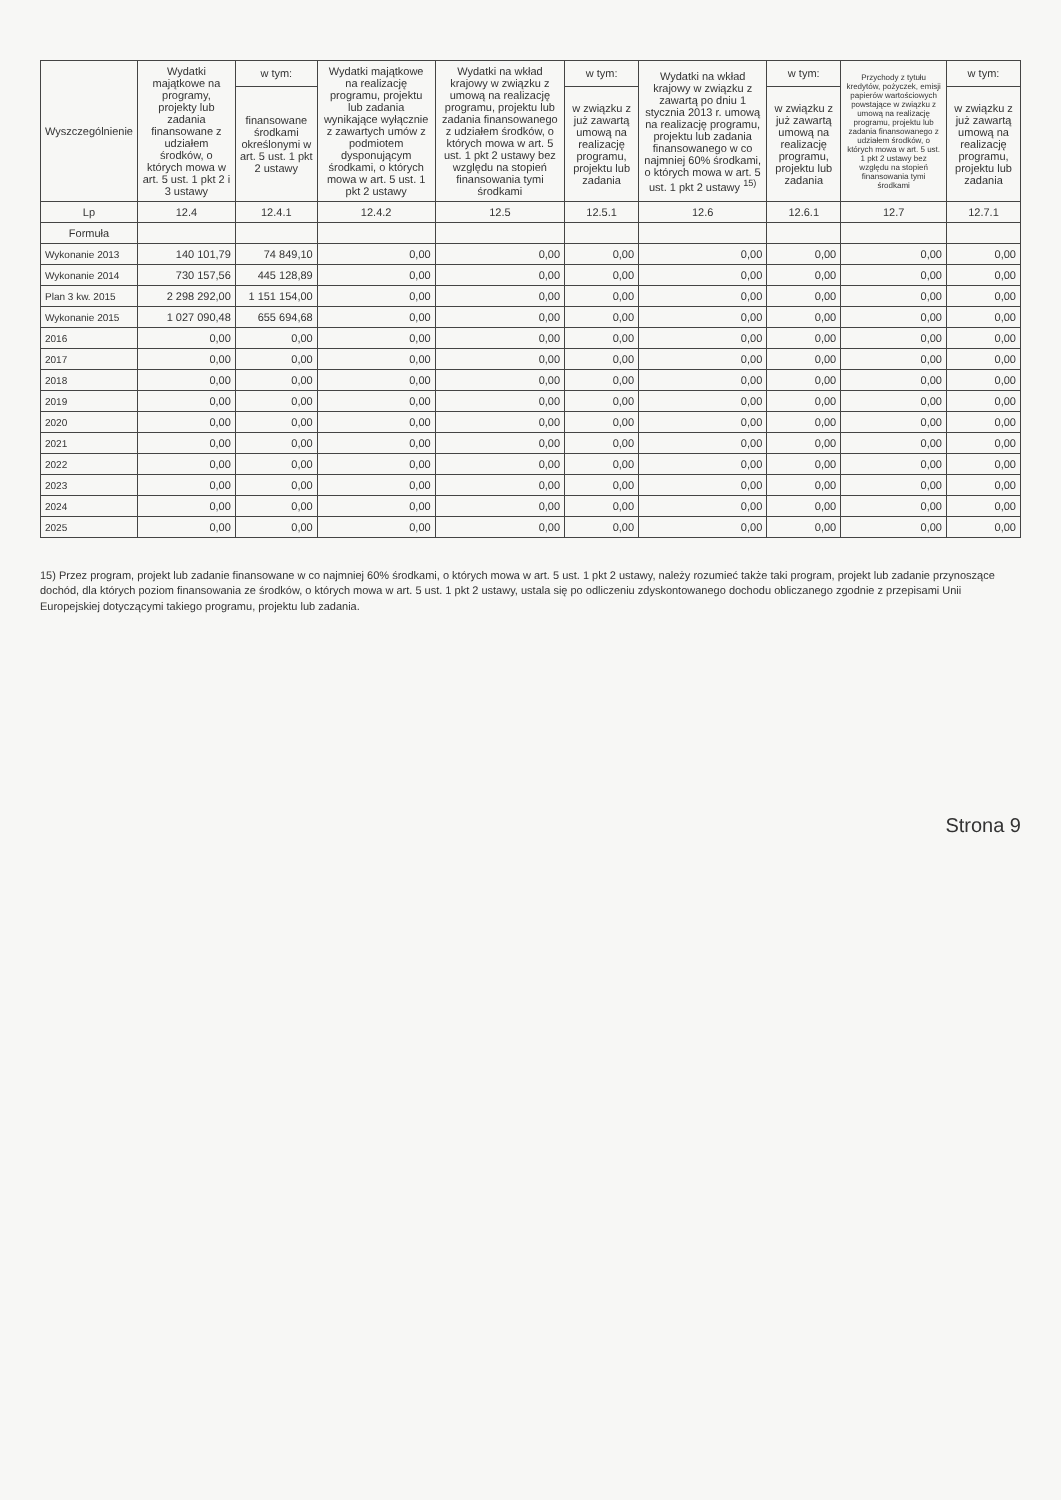| Wyszczególnienie | Wydatki majątkowe na programy, projekty lub zadania finansowane z udziałem środków, o których mowa w art. 5 ust. 1 pkt 2 i 3 ustawy | w tym: | Wydatki majątkowe na realizację programu, projektu lub zadania wynikające wyłącznie z zawartych umów z podmiotem dysponującym środkami, o których mowa w art. 5 ust. 1 pkt 2 ustawy | Wydatki na wkład krajowy w związku z umową na realizację programu, projektu lub zadania finansowanego z udziałem środków, o których mowa w art. 5 ust. 1 pkt 2 ustawy bez względu na stopień finansowania tymi środkami | w tym: | Wydatki na wkład krajowy w związku z zawartą po dniu 1 stycznia 2013 r. umową na realizację programu, projektu lub zadania finansowanego w co najmniej 60% środkami, o których mowa w art. 5 ust. 1 pkt 2 ustawy <sup>15)</sup> | w tym: | Przychody z tytułu kredytów, pożyczek, emisji papierów wartościowych powstające w związku z umową na realizację programu, projektu lub zadania finansowanego z udziałem środków, o których mowa w art. 5 ust. 1 pkt 2 ustawy bez względu na stopień finansowania tymi środkami | w tym: |
| --- | --- | --- | --- | --- | --- | --- | --- | --- | --- |
| | | finansowane środkami określonymi w art. 5 ust. 1 pkt 2 ustawy | | | w związku z już zawartą umową na realizację programu, projektu lub zadania | | w związku z już zawartą umową na realizację programu, projektu lub zadania | | w związku z już zawartą umową na realizację programu, projektu lub zadania |
| Lp | 12.4 | 12.4.1 | 12.4.2 | 12.5 | 12.5.1 | 12.6 | 12.6.1 | 12.7 | 12.7.1 |
| Formuła | | | | | | | | | |
| Wykonanie 2013 | 140 101,79 | 74 849,10 | 0,00 | 0,00 | 0,00 | 0,00 | 0,00 | 0,00 | 0,00 |
| Wykonanie 2014 | 730 157,56 | 445 128,89 | 0,00 | 0,00 | 0,00 | 0,00 | 0,00 | 0,00 | 0,00 |
| Plan 3 kw. 2015 | 2 298 292,00 | 1 151 154,00 | 0,00 | 0,00 | 0,00 | 0,00 | 0,00 | 0,00 | 0,00 |
| Wykonanie 2015 | 1 027 090,48 | 655 694,68 | 0,00 | 0,00 | 0,00 | 0,00 | 0,00 | 0,00 | 0,00 |
| 2016 | 0,00 | 0,00 | 0,00 | 0,00 | 0,00 | 0,00 | 0,00 | 0,00 | 0,00 |
| 2017 | 0,00 | 0,00 | 0,00 | 0,00 | 0,00 | 0,00 | 0,00 | 0,00 | 0,00 |
| 2018 | 0,00 | 0,00 | 0,00 | 0,00 | 0,00 | 0,00 | 0,00 | 0,00 | 0,00 |
| 2019 | 0,00 | 0,00 | 0,00 | 0,00 | 0,00 | 0,00 | 0,00 | 0,00 | 0,00 |
| 2020 | 0,00 | 0,00 | 0,00 | 0,00 | 0,00 | 0,00 | 0,00 | 0,00 | 0,00 |
| 2021 | 0,00 | 0,00 | 0,00 | 0,00 | 0,00 | 0,00 | 0,00 | 0,00 | 0,00 |
| 2022 | 0,00 | 0,00 | 0,00 | 0,00 | 0,00 | 0,00 | 0,00 | 0,00 | 0,00 |
| 2023 | 0,00 | 0,00 | 0,00 | 0,00 | 0,00 | 0,00 | 0,00 | 0,00 | 0,00 |
| 2024 | 0,00 | 0,00 | 0,00 | 0,00 | 0,00 | 0,00 | 0,00 | 0,00 | 0,00 |
| 2025 | 0,00 | 0,00 | 0,00 | 0,00 | 0,00 | 0,00 | 0,00 | 0,00 | 0,00 |
15) Przez program, projekt lub zadanie finansowane w co najmniej 60% środkami, o których mowa w art. 5 ust. 1 pkt 2 ustawy, należy rozumieć także taki program, projekt lub zadanie przynoszące dochód, dla których poziom finansowania ze środków, o których mowa w art. 5 ust. 1 pkt 2 ustawy, ustala się po odliczeniu zdyskontowanego dochodu obliczanego zgodnie z przepisami Unii Europejskiej dotyczącymi takiego programu, projektu lub zadania.
Strona 9